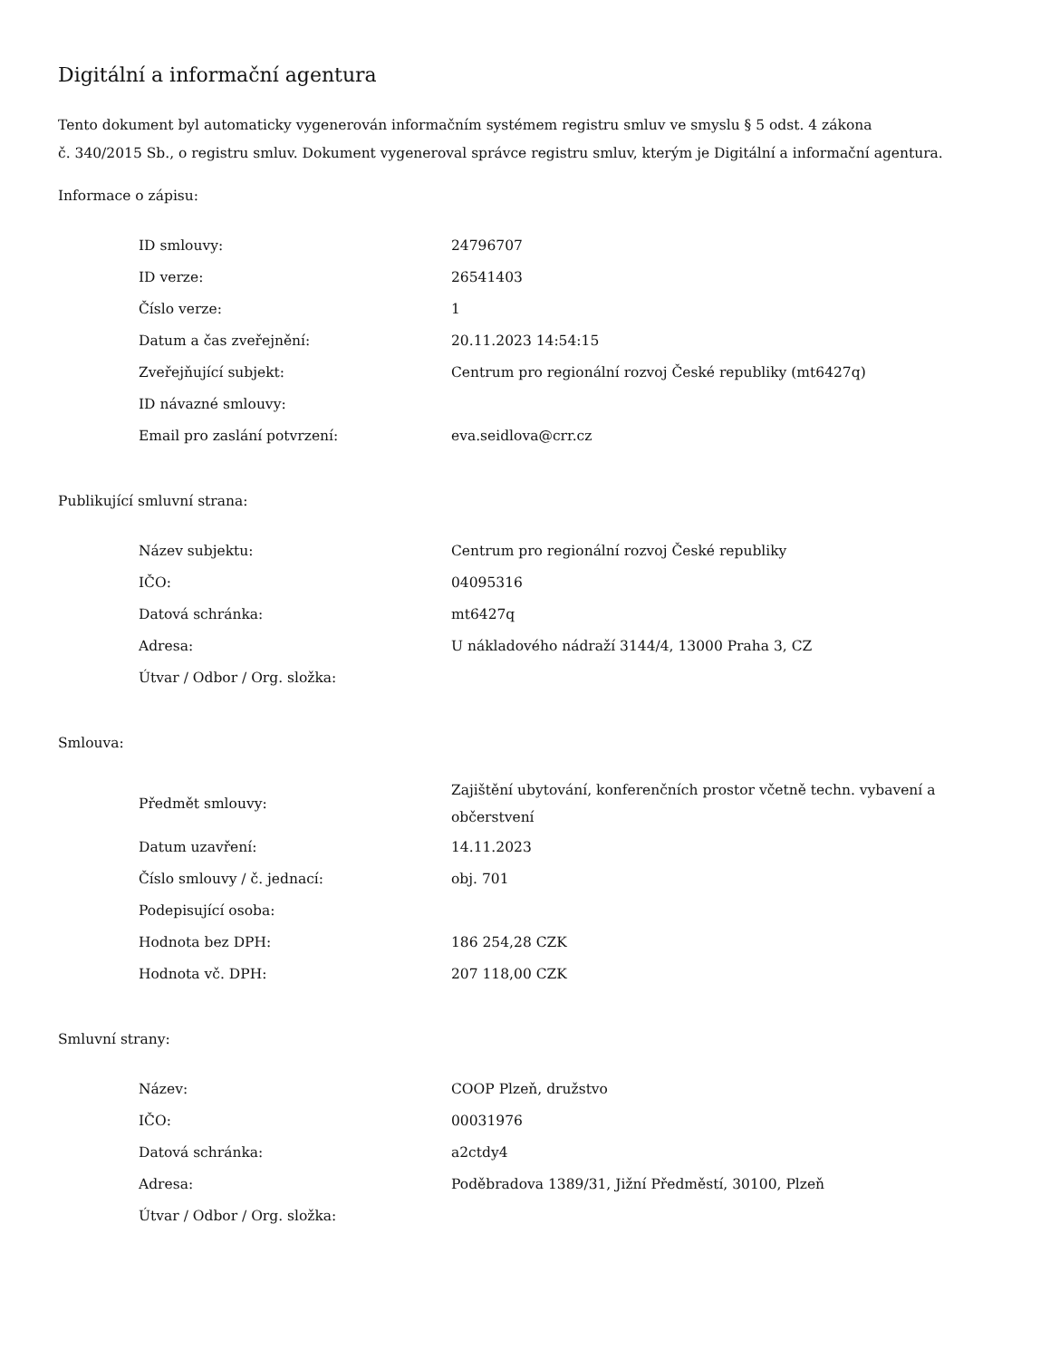Digitální a informační agentura
Tento dokument byl automaticky vygenerován informačním systémem registru smluv ve smyslu § 5 odst. 4 zákona
č. 340/2015 Sb., o registru smluv. Dokument vygeneroval správce registru smluv, kterým je Digitální a informační agentura.
Informace o zápisu:
| ID smlouvy: | 24796707 |
| ID verze: | 26541403 |
| Číslo verze: | 1 |
| Datum a čas zveřejnění: | 20.11.2023 14:54:15 |
| Zveřejňující subjekt: | Centrum pro regionální rozvoj České republiky (mt6427q) |
| ID návazné smlouvy: | |
| Email pro zaslání potvrzení: | eva.seidlova@crr.cz |
Publikující smluvní strana:
| Název subjektu: | Centrum pro regionální rozvoj České republiky |
| IČO: | 04095316 |
| Datová schránka: | mt6427q |
| Adresa: | U nákladového nádraží 3144/4, 13000 Praha 3, CZ |
| Útvar / Odbor / Org. složka: | |
Smlouva:
| Předmět smlouvy: | Zajištění ubytování, konferenčních prostor včetně techn. vybavení a občerstvení |
| Datum uzavření: | 14.11.2023 |
| Číslo smlouvy / č. jednací: | obj. 701 |
| Podepisující osoba: | |
| Hodnota bez DPH: | 186 254,28 CZK |
| Hodnota vč. DPH: | 207 118,00 CZK |
Smluvní strany:
| Název: | COOP Plzeň, družstvo |
| IČO: | 00031976 |
| Datová schránka: | a2ctdy4 |
| Adresa: | Poděbradova 1389/31, Jižní Předměstí, 30100, Plzeň |
| Útvar / Odbor / Org. složka: | |